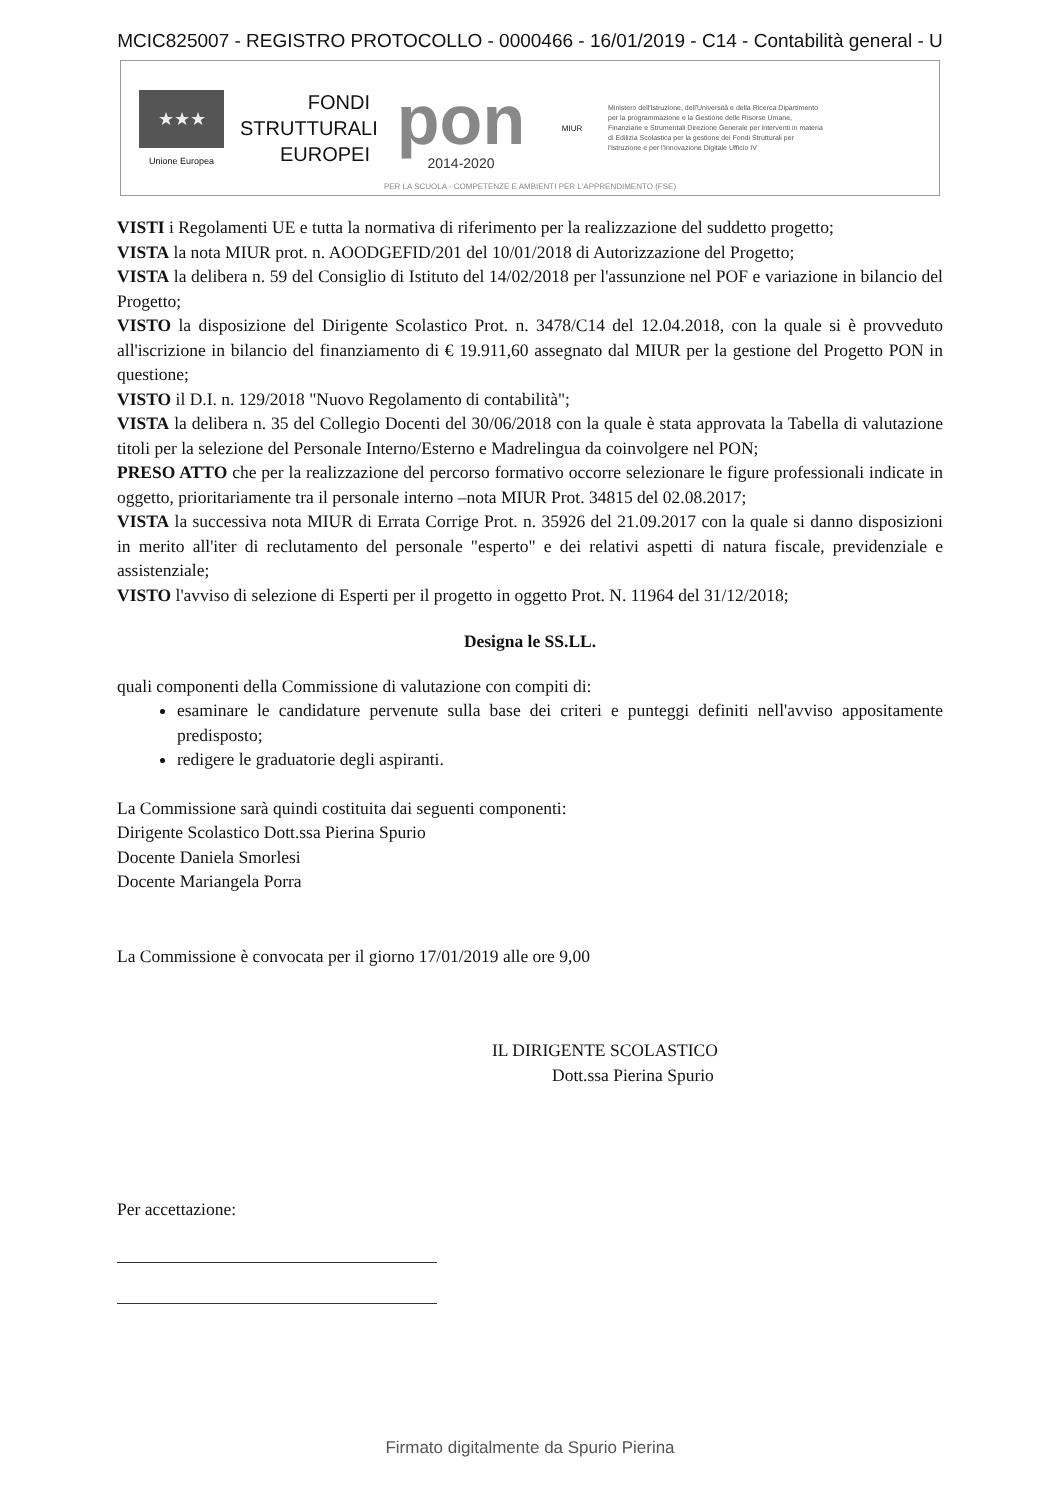MCIC825007 - REGISTRO PROTOCOLLO - 0000466 - 16/01/2019 - C14 - Contabilità general - U
★★★
Unione Europea
FONDI
STRUTTURALI
EUROPEI
pon
2014-2020
MIUR
Ministero dell'Istruzione, dell'Università e della Ricerca Dipartimento per la programmazione e la Gestione delle Risorse Umane, Finanziarie e Strumentali Direzione Generale per interventi in materia di Edilizia Scolastica per la gestione dei Fondi Strutturali per l'Istruzione e per l'Innovazione Digitale Ufficio IV
PER LA SCUOLA - COMPETENZE E AMBIENTI PER L'APPRENDIMENTO (FSE)
VISTI i Regolamenti UE e tutta la normativa di riferimento per la realizzazione del suddetto progetto;
VISTA la nota MIUR prot. n. AOODGEFID/201 del 10/01/2018 di Autorizzazione del Progetto;
VISTA la delibera n. 59 del Consiglio di Istituto del 14/02/2018 per l'assunzione nel POF e variazione in bilancio del Progetto;
VISTO la disposizione del Dirigente Scolastico Prot. n. 3478/C14 del 12.04.2018, con la quale si è provveduto all'iscrizione in bilancio del finanziamento di € 19.911,60 assegnato dal MIUR per la gestione del Progetto PON in questione;
VISTO il D.I. n. 129/2018 "Nuovo Regolamento di contabilità";
VISTA la delibera n. 35 del Collegio Docenti del 30/06/2018 con la quale è stata approvata la Tabella di valutazione titoli per la selezione del Personale Interno/Esterno e Madrelingua da coinvolgere nel PON;
PRESO ATTO che per la realizzazione del percorso formativo occorre selezionare le figure professionali indicate in oggetto, prioritariamente tra il personale interno –nota MIUR Prot. 34815 del 02.08.2017;
VISTA la successiva nota MIUR di Errata Corrige Prot. n. 35926 del 21.09.2017 con la quale si danno disposizioni in merito all'iter di reclutamento del personale "esperto" e dei relativi aspetti di natura fiscale, previdenziale e assistenziale;
VISTO l'avviso di selezione di Esperti per il progetto in oggetto Prot. N. 11964 del 31/12/2018;
Designa le SS.LL.
quali componenti della Commissione di valutazione con compiti di:
esaminare le candidature pervenute sulla base dei criteri e punteggi definiti nell'avviso appositamente predisposto;
redigere le graduatorie degli aspiranti.
La Commissione sarà quindi costituita dai seguenti componenti:
Dirigente Scolastico Dott.ssa Pierina Spurio
Docente Daniela Smorlesi
Docente Mariangela Porra
La Commissione è convocata per il giorno 17/01/2019 alle ore 9,00
IL DIRIGENTE SCOLASTICO
Dott.ssa Pierina Spurio
Per accettazione:
Firmato digitalmente da Spurio Pierina